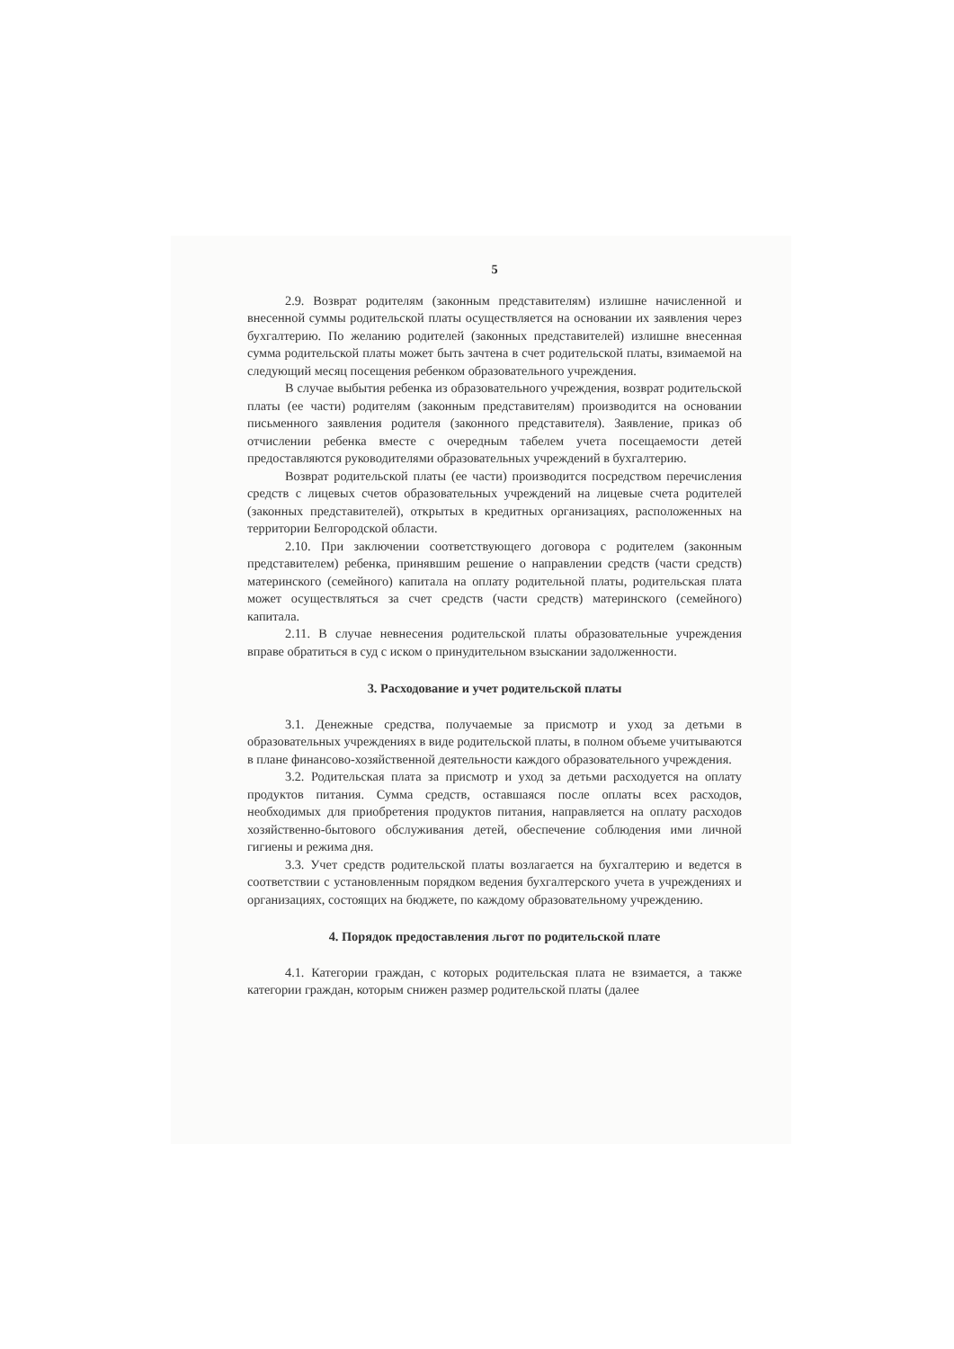5
2.9. Возврат родителям (законным представителям) излишне начисленной и внесенной суммы родительской платы осуществляется на основании их заявления через бухгалтерию. По желанию родителей (законных представителей) излишне внесенная сумма родительской платы может быть зачтена в счет родительской платы, взимаемой на следующий месяц посещения ребенком образовательного учреждения.
В случае выбытия ребенка из образовательного учреждения, возврат родительской платы (ее части) родителям (законным представителям) производится на основании письменного заявления родителя (законного представителя). Заявление, приказ об отчислении ребенка вместе с очередным табелем учета посещаемости детей предоставляются руководителями образовательных учреждений в бухгалтерию.
Возврат родительской платы (ее части) производится посредством перечисления средств с лицевых счетов образовательных учреждений на лицевые счета родителей (законных представителей), открытых в кредитных организациях, расположенных на территории Белгородской области.
2.10. При заключении соответствующего договора с родителем (законным представителем) ребенка, принявшим решение о направлении средств (части средств) материнского (семейного) капитала на оплату родительной платы, родительская плата может осуществляться за счет средств (части средств) материнского (семейного) капитала.
2.11. В случае невнесения родительской платы образовательные учреждения вправе обратиться в суд с иском о принудительном взыскании задолженности.
3. Расходование и учет родительской платы
3.1. Денежные средства, получаемые за присмотр и уход за детьми в образовательных учреждениях в виде родительской платы, в полном объеме учитываются в плане финансово-хозяйственной деятельности каждого образовательного учреждения.
3.2. Родительская плата за присмотр и уход за детьми расходуется на оплату продуктов питания. Сумма средств, оставшаяся после оплаты всех расходов, необходимых для приобретения продуктов питания, направляется на оплату расходов хозяйственно-бытового обслуживания детей, обеспечение соблюдения ими личной гигиены и режима дня.
3.3. Учет средств родительской платы возлагается на бухгалтерию и ведется в соответствии с установленным порядком ведения бухгалтерского учета в учреждениях и организациях, состоящих на бюджете, по каждому образовательному учреждению.
4. Порядок предоставления льгот по родительской плате
4.1. Категории граждан, с которых родительская плата не взимается, а также категории граждан, которым снижен размер родительской платы (далее